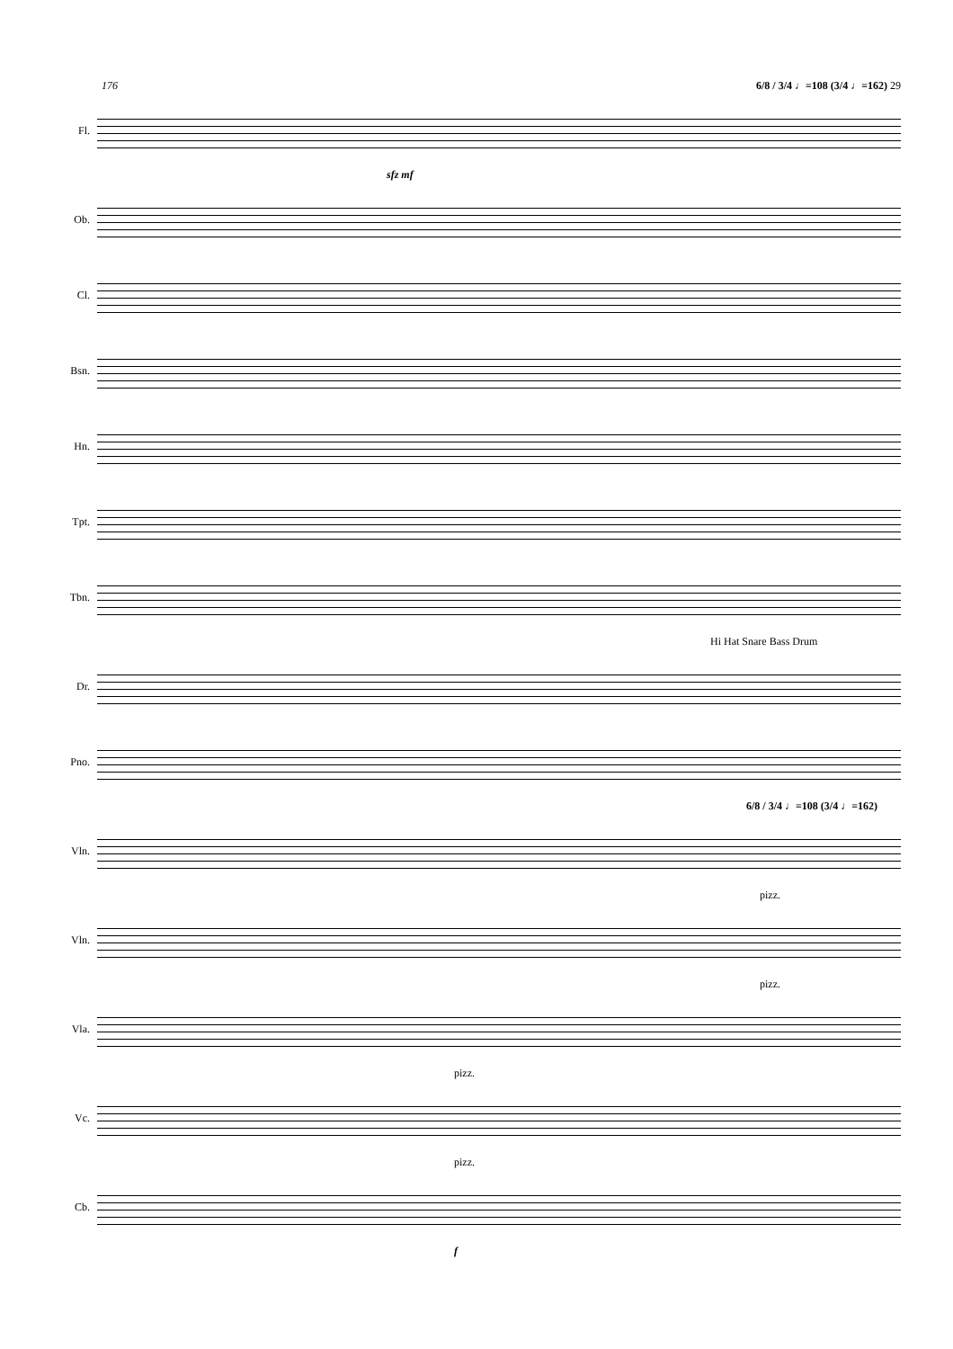176 6/8 / 3/4 ♩=108 (3/4 ♩=162) 29
Fl.
sfz mf
Ob.
Cl.
Bsn.
Hn.
Tpt.
Tbn.
Hi Hat Snare Bass Drum
Dr.
Pno.
6/8 / 3/4 ♩=108 (3/4 ♩=162)
Vln.
pizz.
Vln.
pizz.
Vla.
pizz.
Vc.
pizz.
Cb.
f